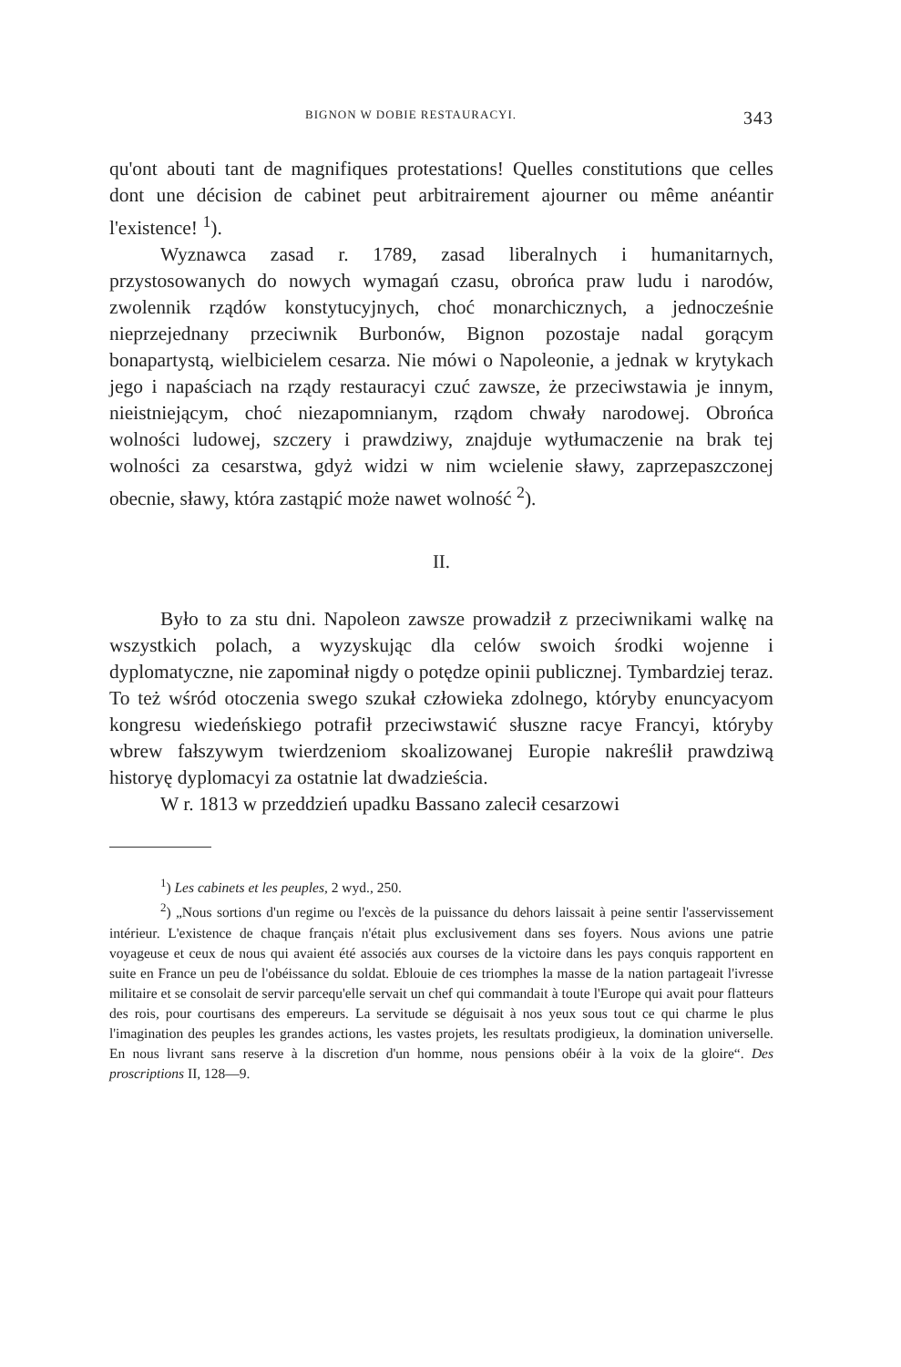BIGNON W DOBIE RESTAURACYI. 343
qu'ont abouti tant de magnifiques protestations! Quelles constitutions que celles dont une décision de cabinet peut arbitrairement ajourner ou même anéantir l'existence! <sup>1</sup>).
Wyznawca zasad r. 1789, zasad liberalnych i humanitarnych, przystosowanych do nowych wymagań czasu, obrońca praw ludu i narodów, zwolennik rządów konstytucyjnych, choć monarchicznych, a jednocześnie nieprzejednany przeciwnik Burbonów, Bignon pozostaje nadal gorącym bonapartystą, wielbicielem cesarza. Nie mówi o Napoleonie, a jednak w krytykach jego i napaściach na rządy restauracyi czuć zawsze, że przeciwstawia je innym, nieistniejącym, choć niezapomnianym, rządom chwały narodowej. Obrońca wolności ludowej, szczery i prawdziwy, znajduje wytłumaczenie na brak tej wolności za cesarstwa, gdyż widzi w nim wcielenie sławy, zaprzepaszczonej obecnie, sławy, która zastąpić może nawet wolność <sup>2</sup>).
II.
Było to za stu dni. Napoleon zawsze prowadził z przeciwnikami walkę na wszystkich polach, a wyzyskując dla celów swoich środki wojenne i dyplomatyczne, nie zapominał nigdy o potędze opinii publicznej. Tymbardziej teraz. To też wśród otoczenia swego szukał człowieka zdolnego, któryby enuncyacyom kongresu wiedeńskiego potrafił przeciwstawić słuszne racye Francyi, któryby wbrew fałszywym twierdzeniom skoalizowanej Europie nakreślił prawdziwą historyę dyplomacyi za ostatnie lat dwadzieścia.
W r. 1813 w przeddzień upadku Bassano zalecił cesarzowi
<sup>1</sup>) Les cabinets et les peuples, 2 wyd., 250.
<sup>2</sup>) „Nous sortions d'un regime ou l'excès de la puissance du dehors laissait à peine sentir l'asservissement intérieur. L'existence de chaque français n'était plus exclusivement dans ses foyers. Nous avions une patrie voyageuse et ceux de nous qui avaient été associés aux courses de la victoire dans les pays conquis rapportent en suite en France un peu de l'obéissance du soldat. Eblouie de ces triomphes la masse de la nation partageait l'ivresse militaire et se consolait de servir parcequ'elle servait un chef qui commandait à toute l'Europe qui avait pour flatteurs des rois, pour courtisans des empereurs. La servitude se déguisait à nos yeux sous tout ce qui charme le plus l'imagination des peuples les grandes actions, les vastes projets, les resultats prodigieux, la domination universelle. En nous livrant sans reserve à la discretion d'un homme, nous pensions obéir à la voix de la gloire“. Des proscriptions II, 128—9.